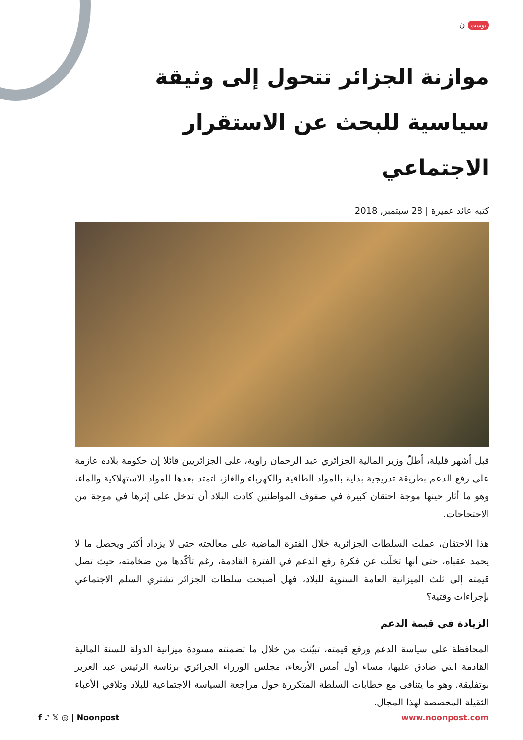بوست ن
موازنة الجزائر تتحول إلى وثيقة سياسية للبحث عن الاستقرار الاجتماعي
كتبه عائد عميرة | 28 سبتمبر, 2018
قبل أشهر قليلة، أطلّ وزير المالية الجزائري عبد الرحمان راوية، على الجزائريين قائلا إن حكومة بلاده عازمة على رفع الدعم بطريقة تدريجية بداية بالمواد الطاقية والكهرباء والغاز، لتمتد بعدها للمواد الاستهلاكية والماء، وهو ما أثار حينها موجة احتقان كبيرة في صفوف المواطنين كادت البلاد أن تدخل على إثرها في موجة من الاحتجاجات.
هذا الاحتقان، عملت السلطات الجزائرية خلال الفترة الماضية على معالجته حتى لا يزداد أكثر ويحصل ما لا يحمد عقباه، حتى أنها تخلّت عن فكرة رفع الدعم في الفترة القادمة، رغم تأكّدها من ضخامته، حيث تصل قيمته إلى ثلث الميزانية العامة السنوية للبلاد، فهل أصبحت سلطات الجزائر تشتري السلم الاجتماعي بإجراءات وقتية؟
الزيادة في قيمة الدعم
المحافظة على سياسة الدعم ورفع قيمته، تبيّنت من خلال ما تضمنته مسودة ميزانية الدولة للسنة المالية القادمة التي صادق عليها، مساء أول أمس الأربعاء، مجلس الوزراء الجزائري برئاسة الرئيس عبد العزيز بوتفليقة. وهو ما يتنافى مع خطابات السلطة المتكررة حول مراجعة السياسة الاجتماعية للبلاد وتلافي الأعباء الثقيلة المخصصة لهذا المجال.
f ♪ 𝕏 ◎ | Noonpost www.noonpost.com